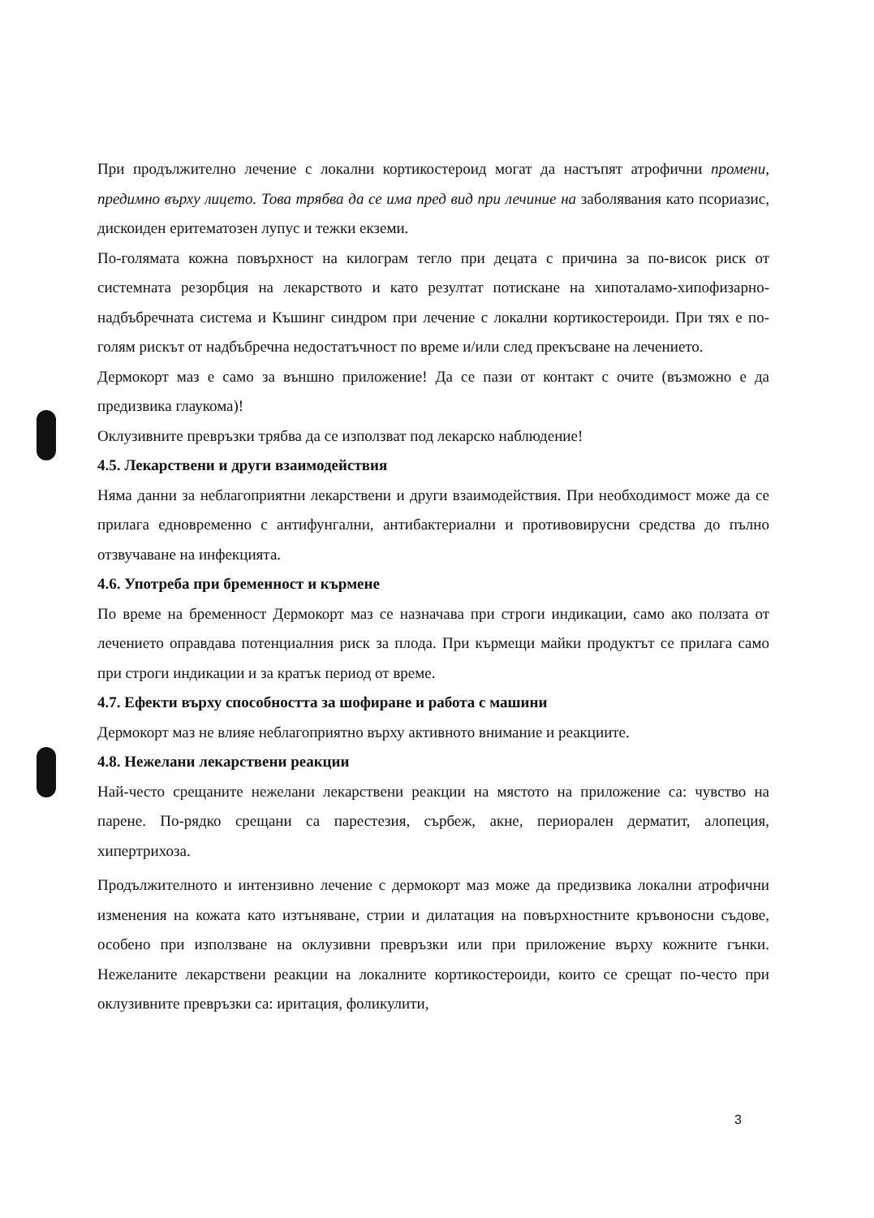При продължително лечение с локални кортикостероид могат да настъпят атрофични промени, предимно върху лицето. Това трябва да се има пред вид при лечиние на заболявания като псориазис, дискоиден еритематозен лупус и тежки екземи.
По-голямата кожна повърхност на килограм тегло при децата с причина за по-висок риск от системната резорбция на лекарството и като резултат потискане на хипоталамо-хипофизарно-надбъбречната система и Къшинг синдром при лечение с локални кортикостероиди. При тях е по-голям рискът от надбъбречна недостатъчност по време и/или след прекъсване на лечението.
Дермокорт маз е само за външно приложение! Да се пази от контакт с очите (възможно е да предизвика глаукома)!
Оклузивните превръзки трябва да се използват под лекарско наблюдение!
4.5. Лекарствени и други взаимодействия
Няма данни за неблагоприятни лекарствени и други взаимодействия. При необходимост може да се прилага едновременно с антифунгални, антибактериални и противовирусни средства до пълно отзвучаване на инфекцията.
4.6. Употреба при бременност и кърмене
По време на бременност Дермокорт маз се назначава при строги индикации, само ако ползата от лечението оправдава потенциалния риск за плода. При кърмещи майки продуктът се прилага само при строги индикации и за кратък период от време.
4.7. Ефекти върху способността за шофиране и работа с машини
Дермокорт маз не влияе неблагоприятно върху активното внимание и реакциите.
4.8. Нежелани лекарствени реакции
Най-често срещаните нежелани лекарствени реакции на мястото на приложение са: чувство на парене. По-рядко срещани са парестезия, сърбеж, акне, периорален дерматит, алопеция, хипертрихоза.
Продължителното и интензивно лечение с дермокорт маз може да предизвика локални атрофични изменения на кожата като изтъняване, стрии и дилатация на повърхностните кръвоносни съдове, особено при използване на оклузивни превръзки или при приложение върху кожните гънки. Нежеланите лекарствени реакции на локалните кортикостероиди, които се срещат по-често при оклузивните превръзки са: иритация, фоликулити,
3